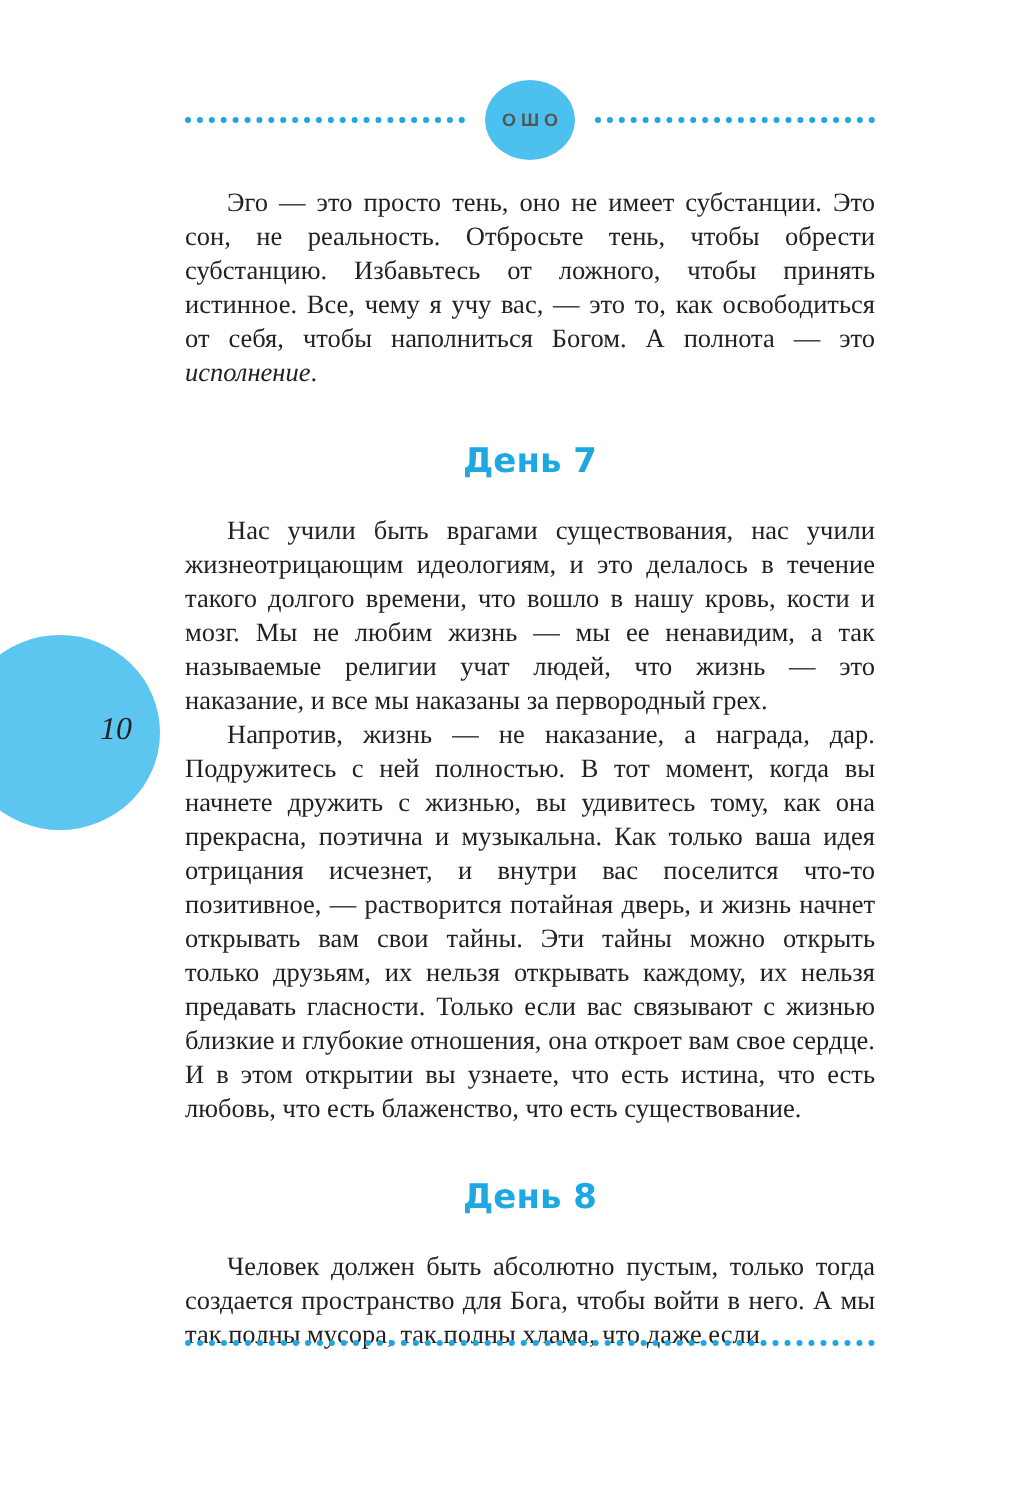О Ш О
10
Эго — это просто тень, оно не имеет субстанции. Это сон, не реальность. Отбросьте тень, чтобы обрести субстанцию. Избавьтесь от ложного, чтобы принять истинное. Все, чему я учу вас, — это то, как освободиться от себя, чтобы наполниться Богом. А полнота — это исполнение.
День 7
Нас учили быть врагами существования, нас учили жизнеотрицающим идеологиям, и это делалось в течение такого долгого времени, что вошло в нашу кровь, кости и мозг. Мы не любим жизнь — мы ее ненавидим, а так называемые религии учат людей, что жизнь — это наказание, и все мы наказаны за первородный грех.
Напротив, жизнь — не наказание, а награда, дар. Подружитесь с ней полностью. В тот момент, когда вы начнете дружить с жизнью, вы удивитесь тому, как она прекрасна, поэтична и музыкальна. Как только ваша идея отрицания исчезнет, и внутри вас поселится что-то позитивное, — растворится потайная дверь, и жизнь начнет открывать вам свои тайны. Эти тайны можно открыть только друзьям, их нельзя открывать каждому, их нельзя предавать гласности. Только если вас связывают с жизнью близкие и глубокие отношения, она откроет вам свое сердце. И в этом открытии вы узнаете, что есть истина, что есть любовь, что есть блаженство, что есть существование.
День 8
Человек должен быть абсолютно пустым, только тогда создается пространство для Бога, чтобы войти в него. А мы так полны мусора, так полны хлама, что даже если